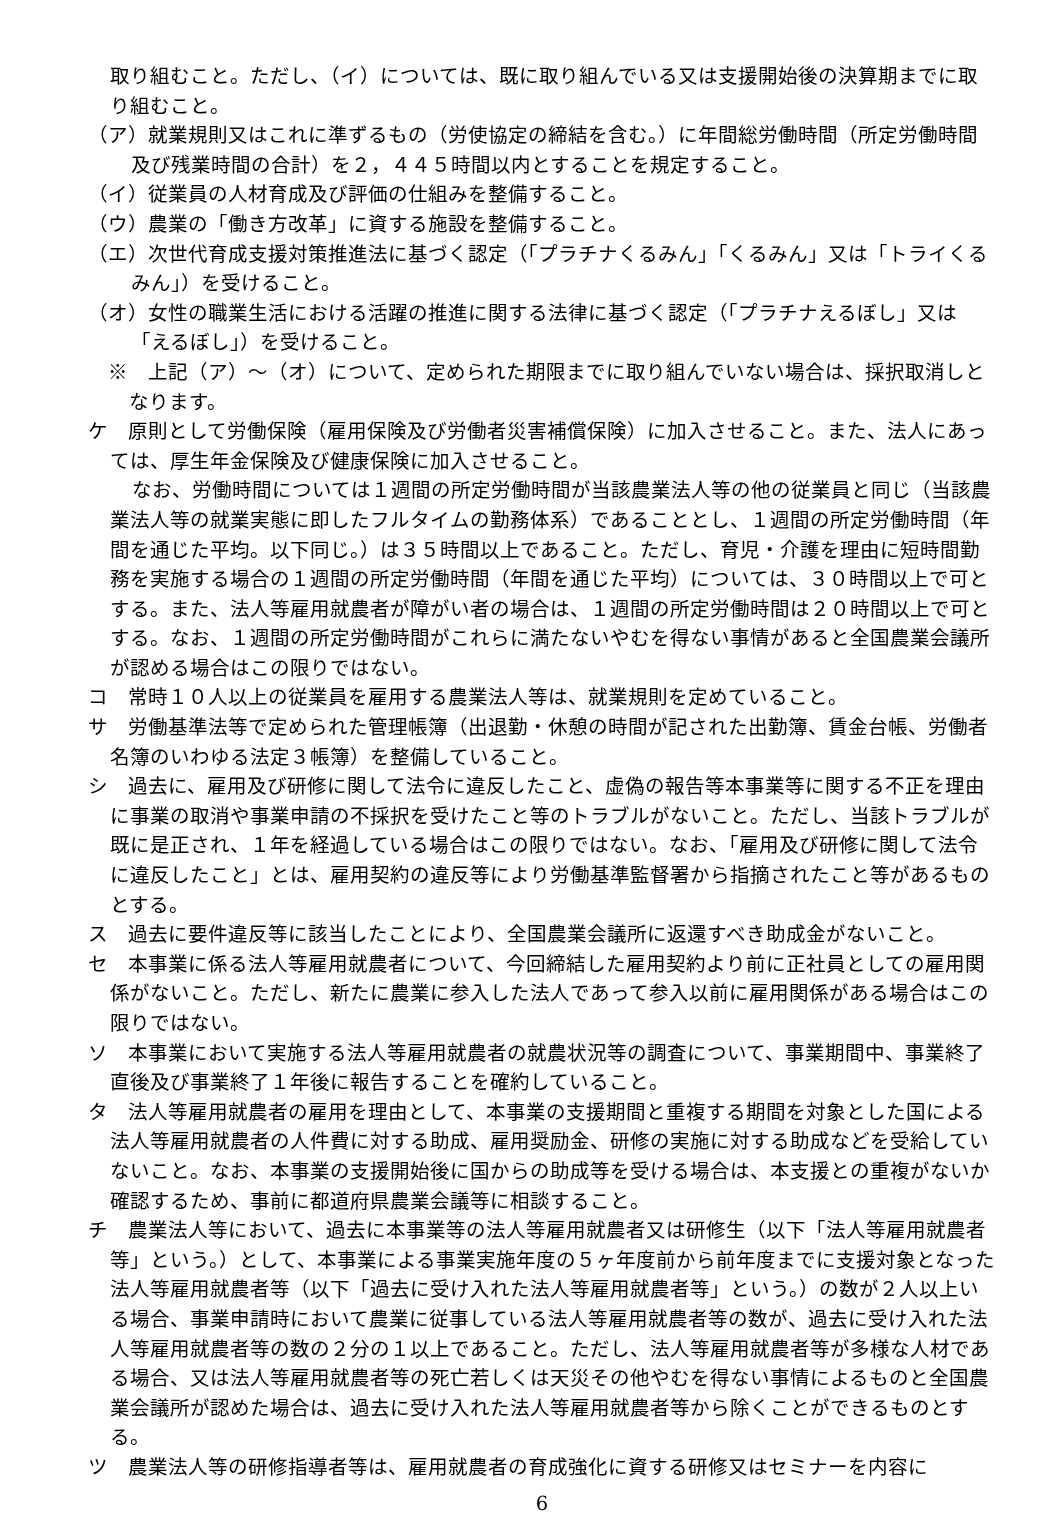取り組むこと。ただし、（イ）については、既に取り組んでいる又は支援開始後の決算期までに取り組むこと。
（ア）就業規則又はこれに準ずるもの（労使協定の締結を含む。）に年間総労働時間（所定労働時間及び残業時間の合計）を２，４４５時間以内とすることを規定すること。
（イ）従業員の人材育成及び評価の仕組みを整備すること。
（ウ）農業の「働き方改革」に資する施設を整備すること。
（エ）次世代育成支援対策推進法に基づく認定（「プラチナくるみん」「くるみん」又は「トライくるみん」）を受けること。
（オ）女性の職業生活における活躍の推進に関する法律に基づく認定（「プラチナえるぼし」又は「えるぼし」）を受けること。
※　上記（ア）～（オ）について、定められた期限までに取り組んでいない場合は、採択取消しとなります。
ケ　原則として労働保険（雇用保険及び労働者災害補償保険）に加入させること。また、法人にあっては、厚生年金保険及び健康保険に加入させること。
なお、労働時間については１週間の所定労働時間が当該農業法人等の他の従業員と同じ（当該農業法人等の就業実態に即したフルタイムの勤務体系）であることとし、１週間の所定労働時間（年間を通じた平均。以下同じ。）は３５時間以上であること。ただし、育児・介護を理由に短時間勤務を実施する場合の１週間の所定労働時間（年間を通じた平均）については、３０時間以上で可とする。また、法人等雇用就農者が障がい者の場合は、１週間の所定労働時間は２０時間以上で可とする。なお、１週間の所定労働時間がこれらに満たないやむを得ない事情があると全国農業会議所が認める場合はこの限りではない。
コ　常時１０人以上の従業員を雇用する農業法人等は、就業規則を定めていること。
サ　労働基準法等で定められた管理帳簿（出退勤・休憩の時間が記された出勤簿、賃金台帳、労働者名簿のいわゆる法定３帳簿）を整備していること。
シ　過去に、雇用及び研修に関して法令に違反したこと、虚偽の報告等本事業等に関する不正を理由に事業の取消や事業申請の不採択を受けたこと等のトラブルがないこと。ただし、当該トラブルが既に是正され、１年を経過している場合はこの限りではない。なお、「雇用及び研修に関して法令に違反したこと」とは、雇用契約の違反等により労働基準監督署から指摘されたこと等があるものとする。
ス　過去に要件違反等に該当したことにより、全国農業会議所に返還すべき助成金がないこと。
セ　本事業に係る法人等雇用就農者について、今回締結した雇用契約より前に正社員としての雇用関係がないこと。ただし、新たに農業に参入した法人であって参入以前に雇用関係がある場合はこの限りではない。
ソ　本事業において実施する法人等雇用就農者の就農状況等の調査について、事業期間中、事業終了直後及び事業終了１年後に報告することを確約していること。
タ　法人等雇用就農者の雇用を理由として、本事業の支援期間と重複する期間を対象とした国による法人等雇用就農者の人件費に対する助成、雇用奨励金、研修の実施に対する助成などを受給していないこと。なお、本事業の支援開始後に国からの助成等を受ける場合は、本支援との重複がないか確認するため、事前に都道府県農業会議等に相談すること。
チ　農業法人等において、過去に本事業等の法人等雇用就農者又は研修生（以下「法人等雇用就農者等」という。）として、本事業による事業実施年度の５ヶ年度前から前年度までに支援対象となった法人等雇用就農者等（以下「過去に受け入れた法人等雇用就農者等」という。）の数が２人以上いる場合、事業申請時において農業に従事している法人等雇用就農者等の数が、過去に受け入れた法人等雇用就農者等の数の２分の１以上であること。ただし、法人等雇用就農者等が多様な人材である場合、又は法人等雇用就農者等の死亡若しくは天災その他やむを得ない事情によるものと全国農業会議所が認めた場合は、過去に受け入れた法人等雇用就農者等から除くことができるものとする。
ツ　農業法人等の研修指導者等は、雇用就農者の育成強化に資する研修又はセミナーを内容に
6